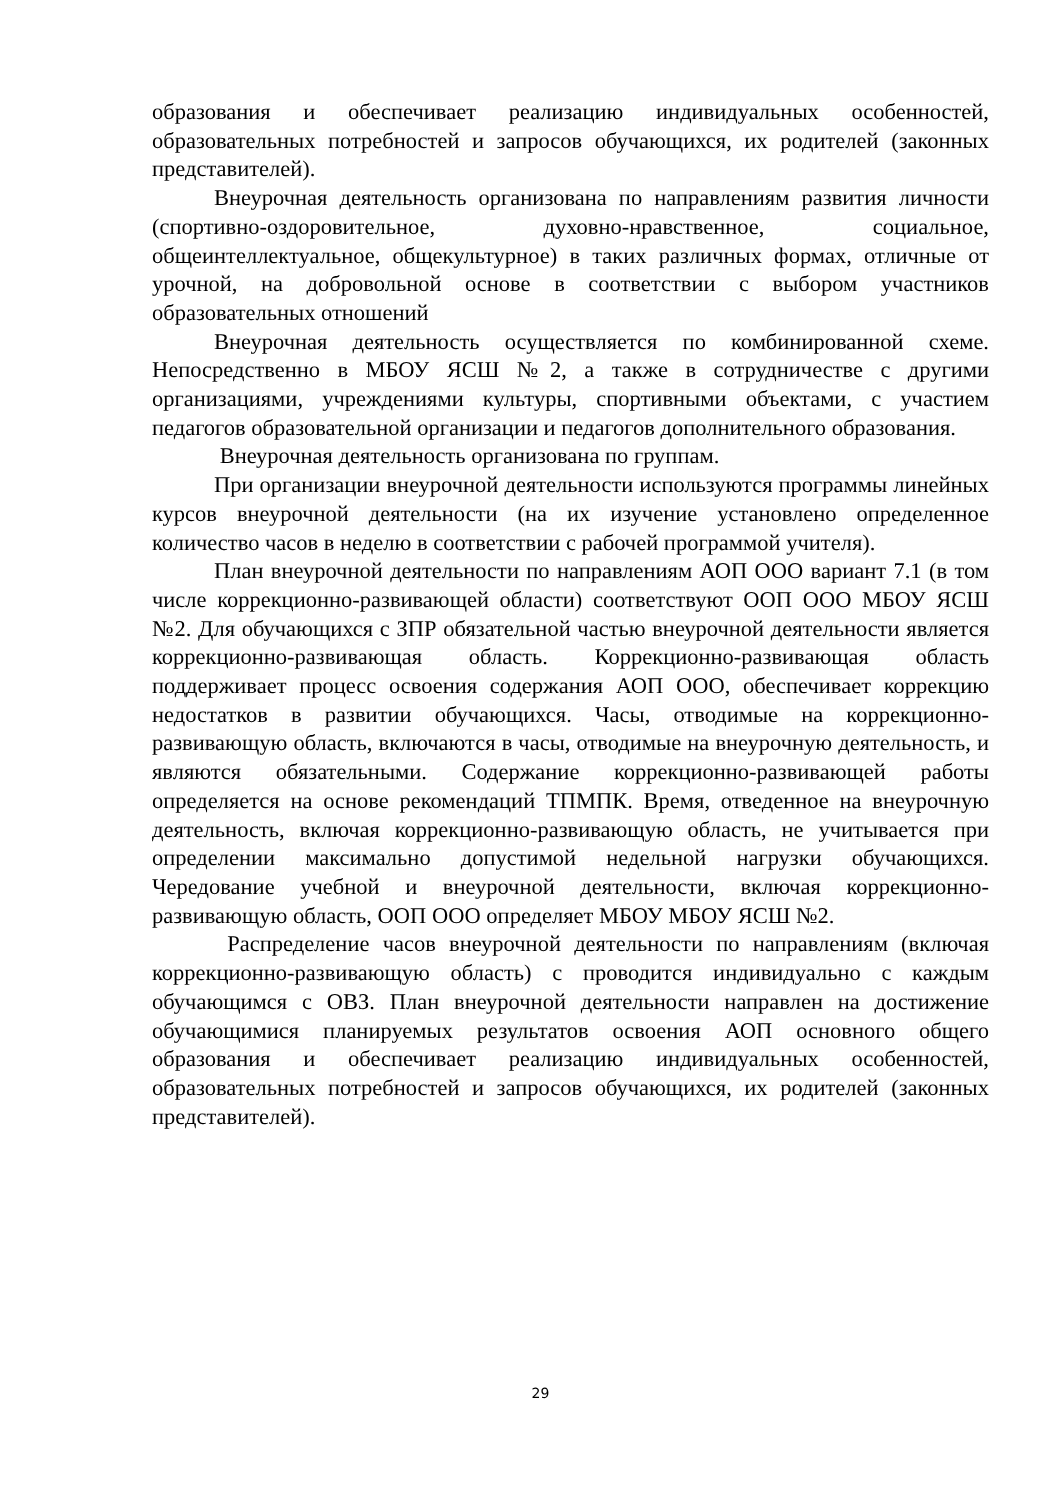образования и обеспечивает реализацию индивидуальных особенностей, образовательных потребностей и запросов обучающихся, их родителей (законных представителей).
Внеурочная деятельность организована по направлениям развития личности (спортивно-оздоровительное, духовно-нравственное, социальное, общеинтеллектуальное, общекультурное) в таких различных формах, отличные от урочной, на добровольной основе в соответствии с выбором участников образовательных отношений
Внеурочная деятельность осуществляется по комбинированной схеме. Непосредственно в МБОУ ЯСШ №2, а также в сотрудничестве с другими организациями, учреждениями культуры, спортивными объектами, с участием педагогов образовательной организации и педагогов дополнительного образования.
Внеурочная деятельность организована по группам.
При организации внеурочной деятельности используются программы линейных курсов внеурочной деятельности (на их изучение установлено определенное количество часов в неделю в соответствии с рабочей программой учителя).
План внеурочной деятельности по направлениям АОП ООО вариант 7.1 (в том числе коррекционно-развивающей области) соответствуют ООП ООО МБОУ ЯСШ №2. Для обучающихся с ЗПР обязательной частью внеурочной деятельности является коррекционно-развивающая область. Коррекционно-развивающая область поддерживает процесс освоения содержания АОП ООО, обеспечивает коррекцию недостатков в развитии обучающихся. Часы, отводимые на коррекционно-развивающую область, включаются в часы, отводимые на внеурочную деятельность, и являются обязательными. Содержание коррекционно-развивающей работы определяется на основе рекомендаций ТПМПК. Время, отведенное на внеурочную деятельность, включая коррекционно-развивающую область, не учитывается при определении максимально допустимой недельной нагрузки обучающихся. Чередование учебной и внеурочной деятельности, включая коррекционно-развивающую область, ООП ООО определяет МБОУ МБОУ ЯСШ №2.
Распределение часов внеурочной деятельности по направлениям (включая коррекционно-развивающую область) с проводится индивидуально с каждым обучающимся с ОВЗ. План внеурочной деятельности направлен на достижение обучающимися планируемых результатов освоения АОП основного общего образования и обеспечивает реализацию индивидуальных особенностей, образовательных потребностей и запросов обучающихся, их родителей (законных представителей).
29